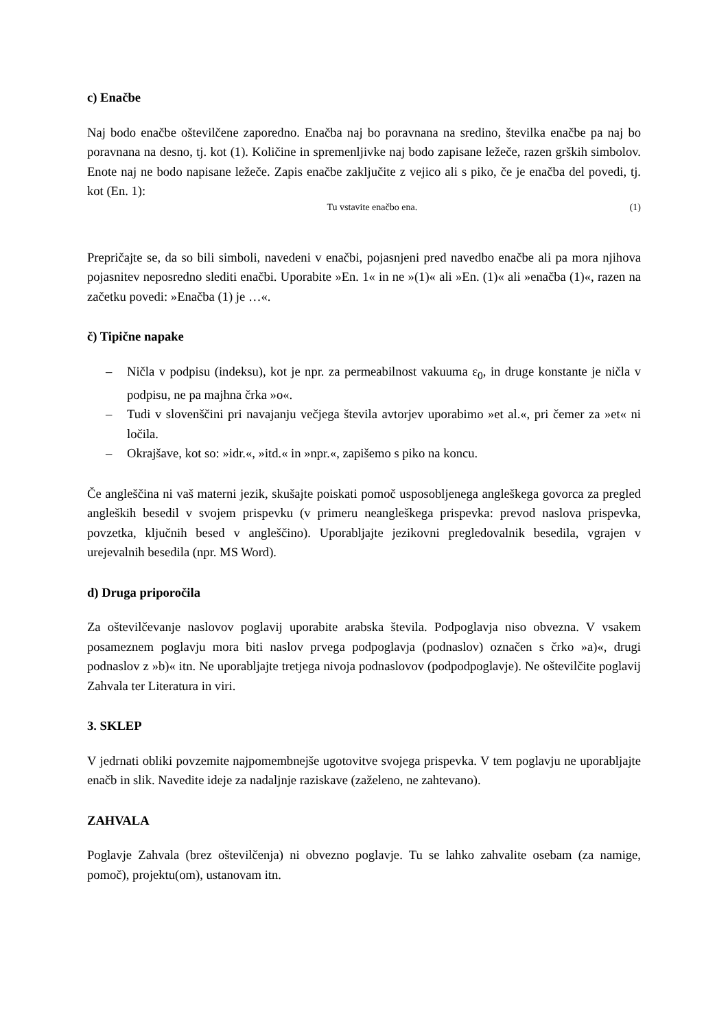c) Enačbe
Naj bodo enačbe oštevilčene zaporedno. Enačba naj bo poravnana na sredino, številka enačbe pa naj bo poravnana na desno, tj. kot (1). Količine in spremenljivke naj bodo zapisane ležeče, razen grških simbolov. Enote naj ne bodo napisane ležeče. Zapis enačbe zaključite z vejico ali s piko, če je enačba del povedi, tj. kot (En. 1):
Tu vstavite enačbo ena. (1)
Prepričajte se, da so bili simboli, navedeni v enačbi, pojasnjeni pred navedbo enačbe ali pa mora njihova pojasnitev neposredno slediti enačbi. Uporabite »En. 1« in ne »(1)« ali »En. (1)« ali »enačba (1)«, razen na začetku povedi: »Enačba (1) je …«.
č) Tipične napake
– Ničla v podpisu (indeksu), kot je npr. za permeabilnost vakuuma ε<sub>0</sub>, in druge konstante je ničla v podpisu, ne pa majhna črka »o«.
– Tudi v slovenščini pri navajanju večjega števila avtorjev uporabimo »et al.«, pri čemer za »et« ni ločila.
– Okrajšave, kot so: »idr.«, »itd.« in »npr.«, zapišemo s piko na koncu.
Če angleščina ni vaš materni jezik, skušajte poiskati pomoč usposobljenega angleškega govorca za pregled angleških besedil v svojem prispevku (v primeru neangleškega prispevka: prevod naslova prispevka, povzetka, ključnih besed v angleščino). Uporabljajte jezikovni pregledovalnik besedila, vgrajen v urejevalnih besedila (npr. MS Word).
d) Druga priporočila
Za oštevilčevanje naslovov poglavij uporabite arabska števila. Podpoglavja niso obvezna. V vsakem posameznem poglavju mora biti naslov prvega podpoglavja (podnaslov) označen s črko »a)«, drugi podnaslov z »b)« itn. Ne uporabljajte tretjega nivoja podnaslovov (podpodpoglavje). Ne oštevilčite poglavij Zahvala ter Literatura in viri.
3. SKLEP
V jedrnati obliki povzemite najpomembnejše ugotovitve svojega prispevka. V tem poglavju ne uporabljajte enačb in slik. Navedite ideje za nadaljnje raziskave (zaželeno, ne zahtevano).
ZAHVALA
Poglavje Zahvala (brez oštevilčenja) ni obvezno poglavje. Tu se lahko zahvalite osebam (za namige, pomoč), projektu(om), ustanovam itn.